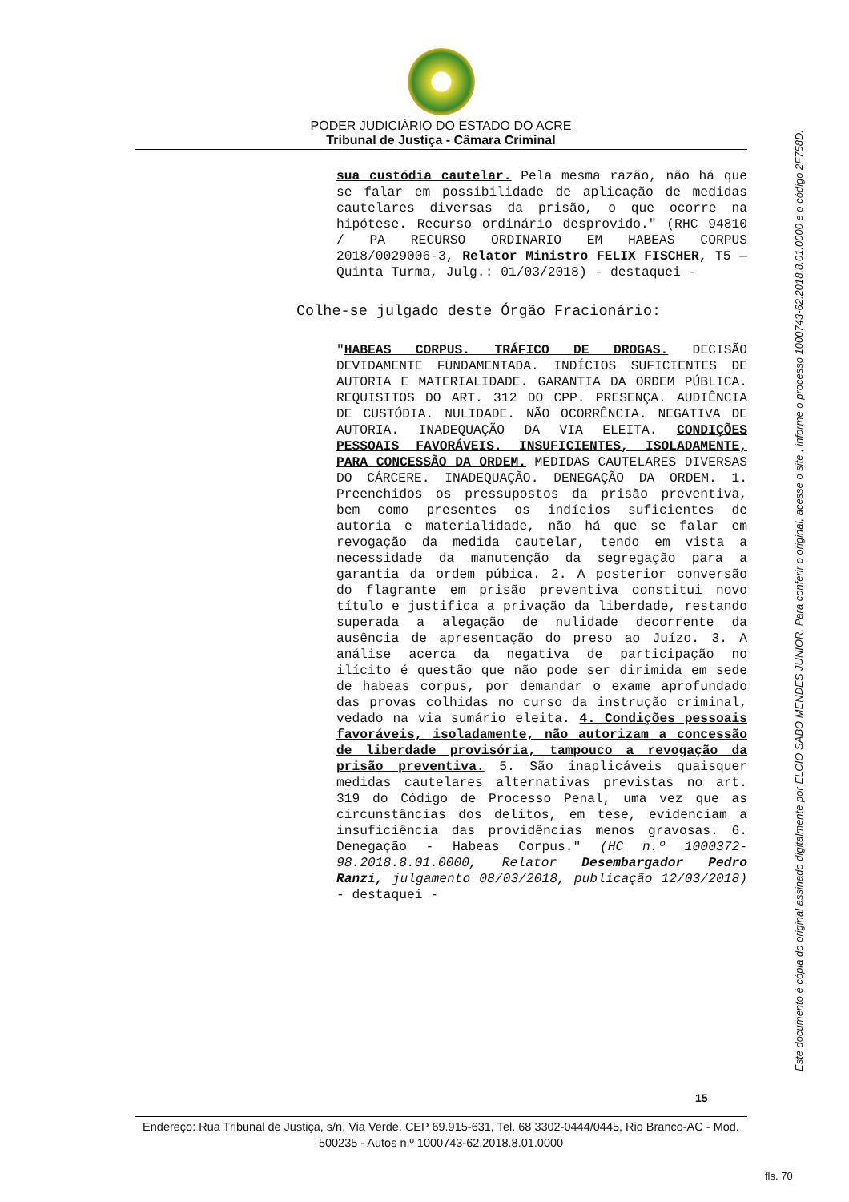PODER JUDICIÁRIO DO ESTADO DO ACRE
Tribunal de Justiça - Câmara Criminal
sua custódia cautelar. Pela mesma razão, não há que se falar em possibilidade de aplicação de medidas cautelares diversas da prisão, o que ocorre na hipótese. Recurso ordinário desprovido." (RHC 94810 / PA RECURSO ORDINARIO EM HABEAS CORPUS 2018/0029006-3, Relator Ministro FELIX FISCHER, T5 — Quinta Turma, Julg.: 01/03/2018) - destaquei -
Colhe-se julgado deste Órgão Fracionário:
"HABEAS CORPUS. TRÁFICO DE DROGAS. DECISÃO DEVIDAMENTE FUNDAMENTADA. INDÍCIOS SUFICIENTES DE AUTORIA E MATERIALIDADE. GARANTIA DA ORDEM PÚBLICA. REQUISITOS DO ART. 312 DO CPP. PRESENÇA. AUDIÊNCIA DE CUSTÓDIA. NULIDADE. NÃO OCORRÊNCIA. NEGATIVA DE AUTORIA. INADEQUAÇÃO DA VIA ELEITA. CONDIÇÕES PESSOAIS FAVORÁVEIS. INSUFICIENTES, ISOLADAMENTE, PARA CONCESSÃO DA ORDEM. MEDIDAS CAUTELARES DIVERSAS DO CÁRCERE. INADEQUAÇÃO. DENEGAÇÃO DA ORDEM. 1. Preenchidos os pressupostos da prisão preventiva, bem como presentes os indícios suficientes de autoria e materialidade, não há que se falar em revogação da medida cautelar, tendo em vista a necessidade da manutenção da segregação para a garantia da ordem púbica. 2. A posterior conversão do flagrante em prisão preventiva constitui novo título e justifica a privação da liberdade, restando superada a alegação de nulidade decorrente da ausência de apresentação do preso ao Juízo. 3. A análise acerca da negativa de participação no ilícito é questão que não pode ser dirimida em sede de habeas corpus, por demandar o exame aprofundado das provas colhidas no curso da instrução criminal, vedado na via sumário eleita. 4. Condições pessoais favoráveis, isoladamente, não autorizam a concessão de liberdade provisória, tampouco a revogação da prisão preventiva. 5. São inaplicáveis quaisquer medidas cautelares alternativas previstas no art. 319 do Código de Processo Penal, uma vez que as circunstâncias dos delitos, em tese, evidenciam a insuficiência das providências menos gravosas. 6. Denegação - Habeas Corpus." (HC n.º 1000372-98.2018.8.01.0000, Relator Desembargador Pedro Ranzi, julgamento 08/03/2018, publicação 12/03/2018) - destaquei -
15
Endereço: Rua Tribunal de Justiça, s/n, Via Verde, CEP 69.915-631, Tel. 68 3302-0444/0445, Rio Branco-AC - Mod. 500235 - Autos n.º 1000743-62.2018.8.01.0000
Este documento é cópia do original assinado digitalmente por ELCIO SABO MENDES JUNIOR. Para conferir o original, acesse o site , informe o processo 1000743-62.2018.8.01.0000 e o código 2F758D.
fls. 70